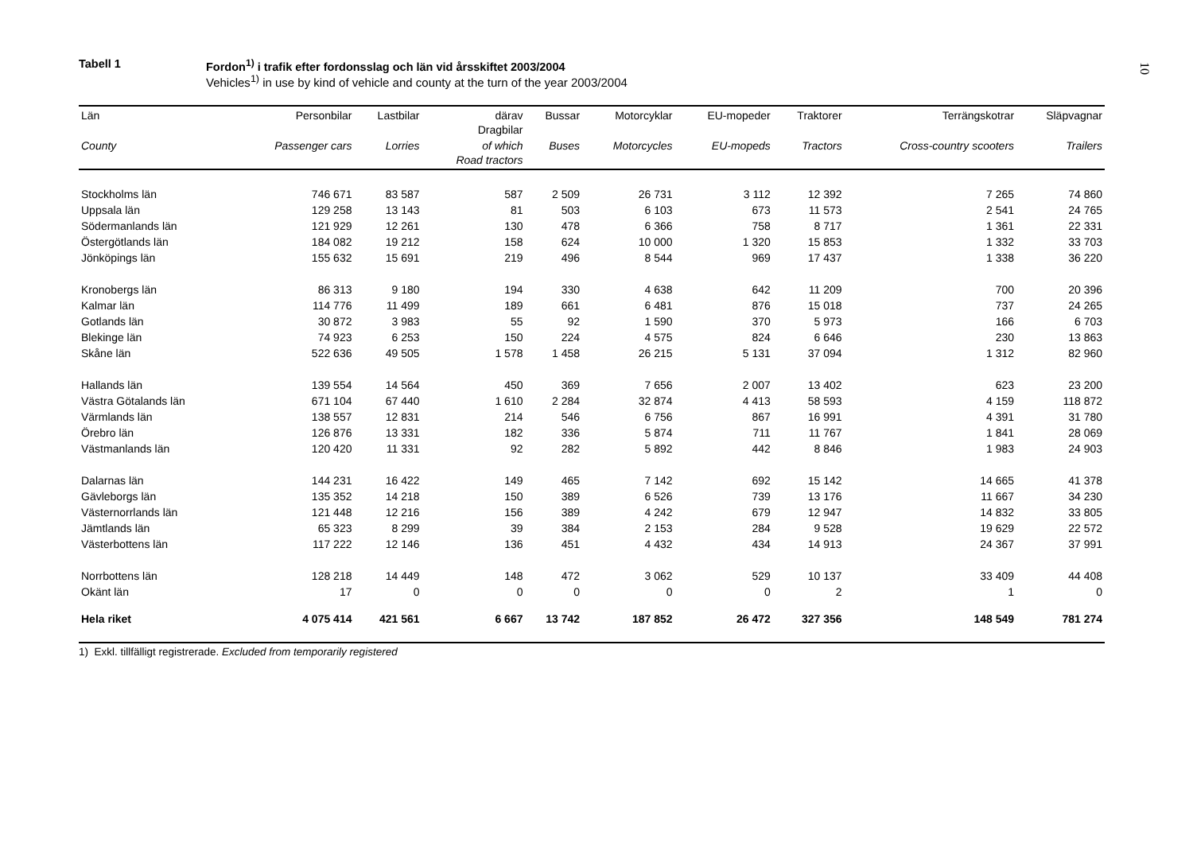10
Tabell 1 Fordon<sup>1)</sup> i trafik efter fordonsslag och län vid årsskiftet 2003/2004
Vehicles<sup>1)</sup> in use by kind of vehicle and county at the turn of the year 2003/2004
| Län | Personbilar | Lastbilar | därav Dragbilar | Bussar | Motorcyklar | EU-mopeder | Traktorer | Terrängskotrar | Släpvagnar |
| --- | --- | --- | --- | --- | --- | --- | --- | --- | --- |
| County | Passenger cars | Lorries | of which Road tractors | Buses | Motorcycles | EU-mopeds | Tractors | Cross-country scooters | Trailers |
| Stockholms län | 746 671 | 83 587 | 587 | 2 509 | 26 731 | 3 112 | 12 392 | 7 265 | 74 860 |
| Uppsala län | 129 258 | 13 143 | 81 | 503 | 6 103 | 673 | 11 573 | 2 541 | 24 765 |
| Södermanlands län | 121 929 | 12 261 | 130 | 478 | 6 366 | 758 | 8 717 | 1 361 | 22 331 |
| Östergötlands län | 184 082 | 19 212 | 158 | 624 | 10 000 | 1 320 | 15 853 | 1 332 | 33 703 |
| Jönköpings län | 155 632 | 15 691 | 219 | 496 | 8 544 | 969 | 17 437 | 1 338 | 36 220 |
| Kronobergs län | 86 313 | 9 180 | 194 | 330 | 4 638 | 642 | 11 209 | 700 | 20 396 |
| Kalmar län | 114 776 | 11 499 | 189 | 661 | 6 481 | 876 | 15 018 | 737 | 24 265 |
| Gotlands län | 30 872 | 3 983 | 55 | 92 | 1 590 | 370 | 5 973 | 166 | 6 703 |
| Blekinge län | 74 923 | 6 253 | 150 | 224 | 4 575 | 824 | 6 646 | 230 | 13 863 |
| Skåne län | 522 636 | 49 505 | 1 578 | 1 458 | 26 215 | 5 131 | 37 094 | 1 312 | 82 960 |
| Hallands län | 139 554 | 14 564 | 450 | 369 | 7 656 | 2 007 | 13 402 | 623 | 23 200 |
| Västra Götalands län | 671 104 | 67 440 | 1 610 | 2 284 | 32 874 | 4 413 | 58 593 | 4 159 | 118 872 |
| Värmlands län | 138 557 | 12 831 | 214 | 546 | 6 756 | 867 | 16 991 | 4 391 | 31 780 |
| Örebro län | 126 876 | 13 331 | 182 | 336 | 5 874 | 711 | 11 767 | 1 841 | 28 069 |
| Västmanlands län | 120 420 | 11 331 | 92 | 282 | 5 892 | 442 | 8 846 | 1 983 | 24 903 |
| Dalarnas län | 144 231 | 16 422 | 149 | 465 | 7 142 | 692 | 15 142 | 14 665 | 41 378 |
| Gävleborgs län | 135 352 | 14 218 | 150 | 389 | 6 526 | 739 | 13 176 | 11 667 | 34 230 |
| Västernorrlands län | 121 448 | 12 216 | 156 | 389 | 4 242 | 679 | 12 947 | 14 832 | 33 805 |
| Jämtlands län | 65 323 | 8 299 | 39 | 384 | 2 153 | 284 | 9 528 | 19 629 | 22 572 |
| Västerbottens län | 117 222 | 12 146 | 136 | 451 | 4 432 | 434 | 14 913 | 24 367 | 37 991 |
| Norrbottens län | 128 218 | 14 449 | 148 | 472 | 3 062 | 529 | 10 137 | 33 409 | 44 408 |
| Okänt län | 17 | 0 | 0 | 0 | 0 | 0 | 2 | 1 | 0 |
| Hela riket | 4 075 414 | 421 561 | 6 667 | 13 742 | 187 852 | 26 472 | 327 356 | 148 549 | 781 274 |
1) Exkl. tillfälligt registrerade. Excluded from temporarily registered